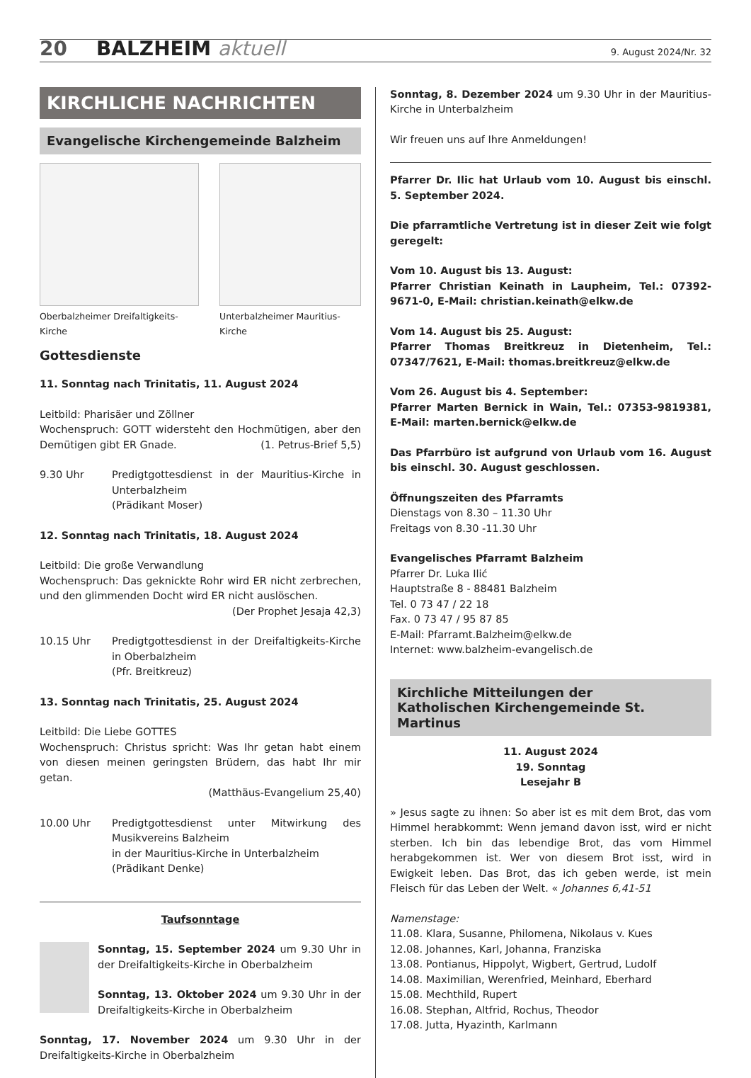20 BALZHEIM aktuell 9. August 2024/Nr. 32
KIRCHLICHE NACHRICHTEN
Evangelische Kirchengemeinde Balzheim
Oberbalzheimer Dreifaltigkeits-Kirche
Unterbalzheimer Mauritius-Kirche
Gottesdienste
11. Sonntag nach Trinitatis, 11. August 2024
Leitbild: Pharisäer und Zöllner
Wochenspruch: GOTT widersteht den Hochmütigen, aber den Demütigen gibt ER Gnade. (1. Petrus-Brief 5,5)
9.30 Uhr Predigtgottesdienst in der Mauritius-Kirche in Unterbalzheim
(Prädikant Moser)
12. Sonntag nach Trinitatis, 18. August 2024
Leitbild: Die große Verwandlung
Wochenspruch: Das geknickte Rohr wird ER nicht zerbrechen, und den glimmenden Docht wird ER nicht auslöschen.
(Der Prophet Jesaja 42,3)
10.15 Uhr Predigtgottesdienst in der Dreifaltigkeits-Kirche in Oberbalzheim
(Pfr. Breitkreuz)
13. Sonntag nach Trinitatis, 25. August 2024
Leitbild: Die Liebe GOTTES
Wochenspruch: Christus spricht: Was Ihr getan habt einem von diesen meinen geringsten Brüdern, das habt Ihr mir getan.
(Matthäus-Evangelium 25,40)
10.00 Uhr Predigtgottesdienst unter Mitwirkung des Musikvereins Balzheim
in der Mauritius-Kirche in Unterbalzheim
(Prädikant Denke)
Taufsonntage
Sonntag, 15. September 2024 um 9.30 Uhr in der Dreifaltigkeits-Kirche in Oberbalzheim
Sonntag, 13. Oktober 2024 um 9.30 Uhr in der Dreifaltigkeits-Kirche in Oberbalzheim
Sonntag, 17. November 2024 um 9.30 Uhr in der Dreifaltigkeits-Kirche in Oberbalzheim
Sonntag, 8. Dezember 2024 um 9.30 Uhr in der Mauritius-Kirche in Unterbalzheim
Wir freuen uns auf Ihre Anmeldungen!
Pfarrer Dr. Ilic hat Urlaub vom 10. August bis einschl. 5. September 2024.
Die pfarramtliche Vertretung ist in dieser Zeit wie folgt geregelt:
Vom 10. August bis 13. August:
Pfarrer Christian Keinath in Laupheim, Tel.: 07392-9671-0, E-Mail: christian.keinath@elkw.de
Vom 14. August bis 25. August:
Pfarrer Thomas Breitkreuz in Dietenheim, Tel.: 07347/7621, E-Mail: thomas.breitkreuz@elkw.de
Vom 26. August bis 4. September:
Pfarrer Marten Bernick in Wain, Tel.: 07353-9819381, E-Mail: marten.bernick@elkw.de
Das Pfarrbüro ist aufgrund von Urlaub vom 16. August bis einschl. 30. August geschlossen.
Öffnungszeiten des Pfarramts
Dienstags von 8.30 – 11.30 Uhr
Freitags von 8.30 -11.30 Uhr
Evangelisches Pfarramt Balzheim
Pfarrer Dr. Luka Ilić
Hauptstraße 8 - 88481 Balzheim
Tel. 0 73 47 / 22 18
Fax. 0 73 47 / 95 87 85
E-Mail: Pfarramt.Balzheim@elkw.de
Internet: www.balzheim-evangelisch.de
Kirchliche Mitteilungen der
Katholischen Kirchengemeinde St. Martinus
11. August 2024
19. Sonntag
Lesejahr B
» Jesus sagte zu ihnen: So aber ist es mit dem Brot, das vom Himmel herabkommt: Wenn jemand davon isst, wird er nicht sterben. Ich bin das lebendige Brot, das vom Himmel herabgekommen ist. Wer von diesem Brot isst, wird in Ewigkeit leben. Das Brot, das ich geben werde, ist mein Fleisch für das Leben der Welt. « Johannes 6,41-51
Namenstage:
11.08. Klara, Susanne, Philomena, Nikolaus v. Kues
12.08. Johannes, Karl, Johanna, Franziska
13.08. Pontianus, Hippolyt, Wigbert, Gertrud, Ludolf
14.08. Maximilian, Werenfried, Meinhard, Eberhard
15.08. Mechthild, Rupert
16.08. Stephan, Altfrid, Rochus, Theodor
17.08. Jutta, Hyazinth, Karlmann